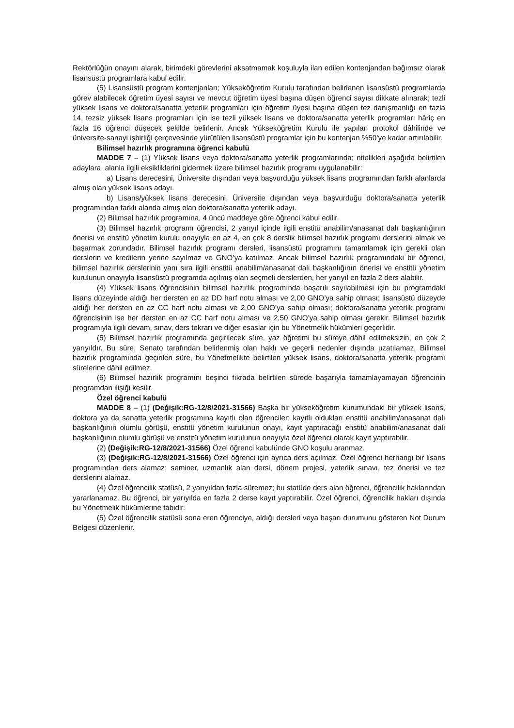Rektörlüğün onayını alarak, birimdeki görevlerini aksatmamak koşuluyla ilan edilen kontenjandan bağımsız olarak lisansüstü programlara kabul edilir.
(5) Lisansüstü program kontenjanları; Yükseköğretim Kurulu tarafından belirlenen lisansüstü programlarda görev alabilecek öğretim üyesi sayısı ve mevcut öğretim üyesi başına düşen öğrenci sayısı dikkate alınarak; tezli yüksek lisans ve doktora/sanatta yeterlik programları için öğretim üyesi başına düşen tez danışmanlığı en fazla 14, tezsiz yüksek lisans programları için ise tezli yüksek lisans ve doktora/sanatta yeterlik programları hâriç en fazla 16 öğrenci düşecek şekilde belirlenir. Ancak Yükseköğretim Kurulu ile yapılan protokol dâhilinde ve üniversite-sanayi işbirliği çerçevesinde yürütülen lisansüstü programlar için bu kontenjan %50’ye kadar artırılabilir.
Bilimsel hazırlık programına öğrenci kabulü
MADDE 7 – (1) Yüksek lisans veya doktora/sanatta yeterlik programlarında; nitelikleri aşağıda belirtilen adaylara, alanla ilgili eksikliklerini gidermek üzere bilimsel hazırlık programı uygulanabilir:
a) Lisans derecesini, Üniversite dışından veya başvurduğu yüksek lisans programından farklı alanlarda almış olan yüksek lisans adayı.
b) Lisans/yüksek lisans derecesini, Üniversite dışından veya başvurduğu doktora/sanatta yeterlik programından farklı alanda almış olan doktora/sanatta yeterlik adayı.
(2) Bilimsel hazırlık programına, 4 üncü maddeye göre öğrenci kabul edilir.
(3) Bilimsel hazırlık programı öğrencisi, 2 yarıyıl içinde ilgili enstitü anabilim/anasanat dalı başkanlığının önerisi ve enstitü yönetim kurulu onayıyla en az 4, en çok 8 derslik bilimsel hazırlık programı derslerini almak ve başarmak zorundadır. Bilimsel hazırlık programı dersleri, lisansüstü programını tamamlamak için gerekli olan derslerin ve kredilerin yerine sayılmaz ve GNO’ya katılmaz. Ancak bilimsel hazırlık programındaki bir öğrenci, bilimsel hazırlık derslerinin yanı sıra ilgili enstitü anabilim/anasanat dalı başkanlığının önerisi ve enstitü yönetim kurulunun onayıyla lisansüstü programda açılmış olan seçmeli derslerden, her yarıyıl en fazla 2 ders alabilir.
(4) Yüksek lisans öğrencisinin bilimsel hazırlık programında başarılı sayılabilmesi için bu programdaki lisans düzeyinde aldığı her dersten en az DD harf notu alması ve 2,00 GNO’ya sahip olması; lisansüstü düzeyde aldığı her dersten en az CC harf notu alması ve 2,00 GNO’ya sahip olması; doktora/sanatta yeterlik programı öğrencisinin ise her dersten en az CC harf notu alması ve 2,50 GNO’ya sahip olması gerekir. Bilimsel hazırlık programıyla ilgili devam, sınav, ders tekrarı ve diğer esaslar için bu Yönetmelik hükümleri geçerlidir.
(5) Bilimsel hazırlık programında geçirilecek süre, yaz öğretimi bu süreye dâhil edilmeksizin, en çok 2 yarıyıldır. Bu süre, Senato tarafından belirlenmiş olan haklı ve geçerli nedenler dışında uzatılamaz. Bilimsel hazırlık programında geçirilen süre, bu Yönetmelikte belirtilen yüksek lisans, doktora/sanatta yeterlik programı sürelerine dâhil edilmez.
(6) Bilimsel hazırlık programını beşinci fıkrada belirtilen sürede başarıyla tamamlayamayan öğrencinin programdan ilişiği kesilir.
Özel öğrenci kabulü
MADDE 8 – (1) (Değişik:RG-12/8/2021-31566) Başka bir yükseköğretim kurumundaki bir yüksek lisans, doktora ya da sanatta yeterlik programına kayıtlı olan öğrenciler; kayıtlı oldukları enstitü anabilim/anasanat dalı başkanlığının olumlu görüşü, enstitü yönetim kurulunun onayı, kayıt yaptıracağı enstitü anabilim/anasanat dalı başkanlığının olumlu görüşü ve enstitü yönetim kurulunun onayıyla özel öğrenci olarak kayıt yaptırabilir.
(2) (Değişik:RG-12/8/2021-31566) Özel öğrenci kabulünde GNO koşulu aranmaz.
(3) (Değişik:RG-12/8/2021-31566) Özel öğrenci için ayrıca ders açılmaz. Özel öğrenci herhangi bir lisans programından ders alamaz; seminer, uzmanlık alan dersi, dönem projesi, yeterlik sınavı, tez önerisi ve tez derslerini alamaz.
(4) Özel öğrencilik statüsü, 2 yarıyıldan fazla süremez; bu statüde ders alan öğrenci, öğrencilik haklarından yararlanamaz. Bu öğrenci, bir yarıyılda en fazla 2 derse kayıt yaptırabilir. Özel öğrenci, öğrencilik hakları dışında bu Yönetmelik hükümlerine tabidir.
(5) Özel öğrencilik statüsü sona eren öğrenciye, aldığı dersleri veya başarı durumunu gösteren Not Durum Belgesi düzenlenir.